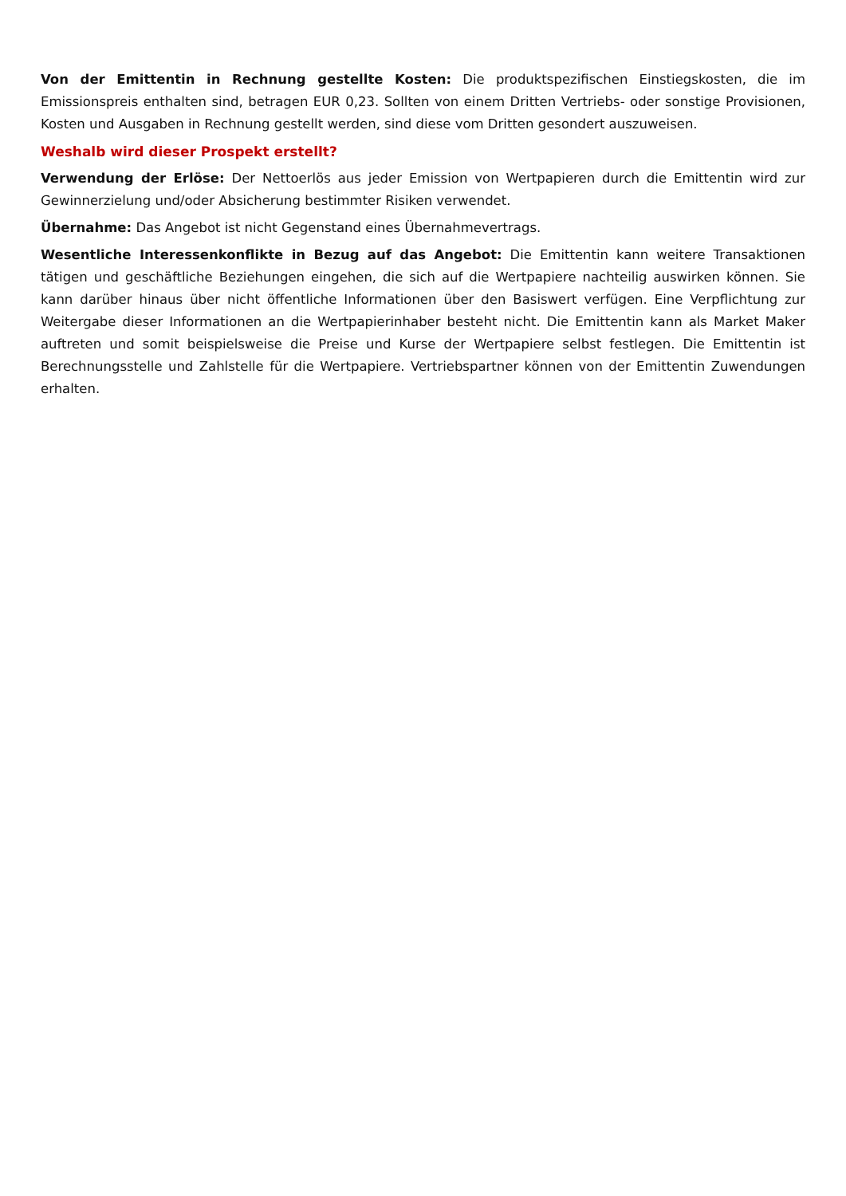Von der Emittentin in Rechnung gestellte Kosten: Die produktspezifischen Einstiegskosten, die im Emissionspreis enthalten sind, betragen EUR 0,23. Sollten von einem Dritten Vertriebs- oder sonstige Provisionen, Kosten und Ausgaben in Rechnung gestellt werden, sind diese vom Dritten gesondert auszuweisen.
Weshalb wird dieser Prospekt erstellt?
Verwendung der Erlöse: Der Nettoerlös aus jeder Emission von Wertpapieren durch die Emittentin wird zur Gewinnerzielung und/oder Absicherung bestimmter Risiken verwendet.
Übernahme: Das Angebot ist nicht Gegenstand eines Übernahmevertrags.
Wesentliche Interessenkonflikte in Bezug auf das Angebot: Die Emittentin kann weitere Transaktionen tätigen und geschäftliche Beziehungen eingehen, die sich auf die Wertpapiere nachteilig auswirken können. Sie kann darüber hinaus über nicht öffentliche Informationen über den Basiswert verfügen. Eine Verpflichtung zur Weitergabe dieser Informationen an die Wertpapierinhaber besteht nicht. Die Emittentin kann als Market Maker auftreten und somit beispielsweise die Preise und Kurse der Wertpapiere selbst festlegen. Die Emittentin ist Berechnungsstelle und Zahlstelle für die Wertpapiere. Vertriebspartner können von der Emittentin Zuwendungen erhalten.